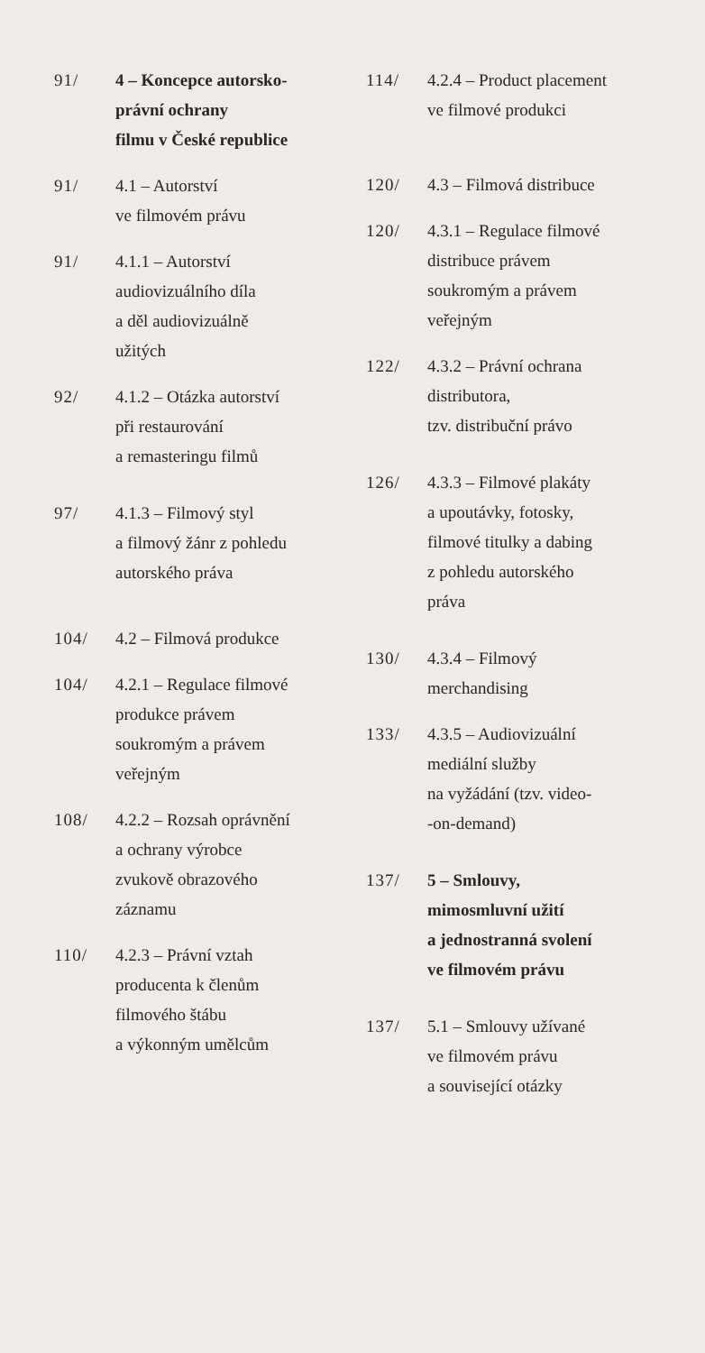91/ 4 – Koncepce autorsko-
právní ochrany
filmu v České republice
91/ 4.1 – Autorství
ve filmovém právu
91/ 4.1.1 – Autorství
audiovizuálního díla
a děl audiovizuálně
užitých
92/ 4.1.2 – Otázka autorství
při restaurování
a remasteringu filmů
97/ 4.1.3 – Filmový styl
a filmový žánr z pohledu
autorského práva
104/ 4.2 – Filmová produkce
104/ 4.2.1 – Regulace filmové
produkce právem
soukromým a právem
veřejným
108/ 4.2.2 – Rozsah oprávnění
a ochrany výrobce
zvukově obrazového
záznamu
110/ 4.2.3 – Právní vztah
producenta k členům
filmového štábu
a výkonným umělcům
114/ 4.2.4 – Product placement
ve filmové produkci
120/ 4.3 – Filmová distribuce
120/ 4.3.1 – Regulace filmové
distribuce právem
soukromým a právem
veřejným
122/ 4.3.2 – Právní ochrana
distributora,
tzv. distribuční právo
126/ 4.3.3 – Filmové plakáty
a upoutávky, fotosky,
filmové titulky a dabing
z pohledu autorského
práva
130/ 4.3.4 – Filmový
merchandising
133/ 4.3.5 – Audiovizuální
mediální služby
na vyžádání (tzv. video-
-on-demand)
137/ 5 – Smlouvy,
mimosmluvní užití
a jednostranná svolení
ve filmovém právu
137/ 5.1 – Smlouvy užívané
ve filmovém právu
a související otázky